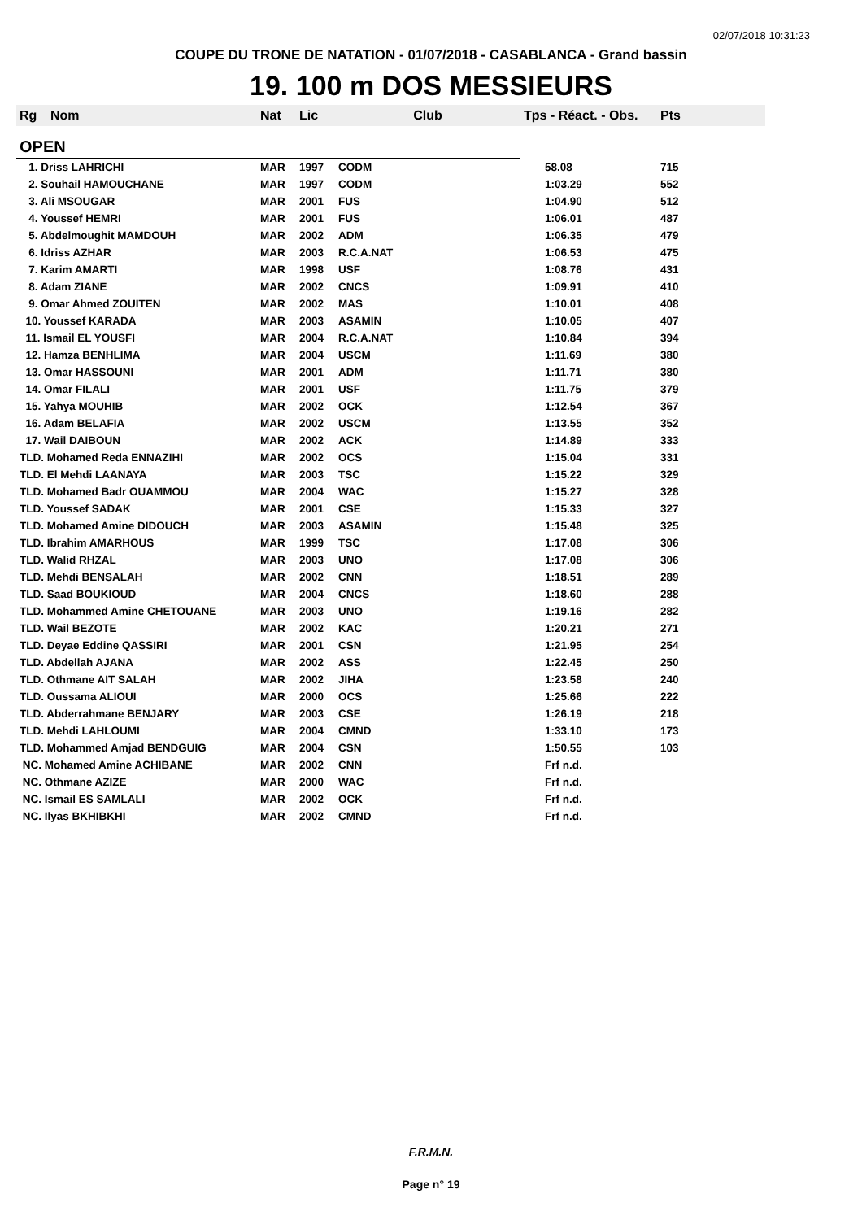02/07/2018 10:31:23
COUPE DU TRONE DE NATATION - 01/07/2018 - CASABLANCA - Grand bassin
19. 100 m DOS MESSIEURS
| Rg | Nom | Nat | Lic | Club | Tps - Réact. - Obs. | Pts |
| --- | --- | --- | --- | --- | --- | --- |
| OPEN | | | | | | |
| 1. Driss LAHRICHI | | MAR | 1997 | CODM | 58.08 | 715 |
| 2. Souhail HAMOUCHANE | | MAR | 1997 | CODM | 1:03.29 | 552 |
| 3. Ali MSOUGAR | | MAR | 2001 | FUS | 1:04.90 | 512 |
| 4. Youssef HEMRI | | MAR | 2001 | FUS | 1:06.01 | 487 |
| 5. Abdelmoughit MAMDOUH | | MAR | 2002 | ADM | 1:06.35 | 479 |
| 6. Idriss AZHAR | | MAR | 2003 | R.C.A.NAT | 1:06.53 | 475 |
| 7. Karim AMARTI | | MAR | 1998 | USF | 1:08.76 | 431 |
| 8. Adam ZIANE | | MAR | 2002 | CNCS | 1:09.91 | 410 |
| 9. Omar Ahmed ZOUITEN | | MAR | 2002 | MAS | 1:10.01 | 408 |
| 10. Youssef KARADA | | MAR | 2003 | ASAMIN | 1:10.05 | 407 |
| 11. Ismail EL YOUSFI | | MAR | 2004 | R.C.A.NAT | 1:10.84 | 394 |
| 12. Hamza BENHLIMA | | MAR | 2004 | USCM | 1:11.69 | 380 |
| 13. Omar HASSOUNI | | MAR | 2001 | ADM | 1:11.71 | 380 |
| 14. Omar FILALI | | MAR | 2001 | USF | 1:11.75 | 379 |
| 15. Yahya MOUHIB | | MAR | 2002 | OCK | 1:12.54 | 367 |
| 16. Adam BELAFIA | | MAR | 2002 | USCM | 1:13.55 | 352 |
| 17. Wail DAIBOUN | | MAR | 2002 | ACK | 1:14.89 | 333 |
| TLD. Mohamed Reda ENNAZIHI | | MAR | 2002 | OCS | 1:15.04 | 331 |
| TLD. El Mehdi LAANAYA | | MAR | 2003 | TSC | 1:15.22 | 329 |
| TLD. Mohamed Badr OUAMMOU | | MAR | 2004 | WAC | 1:15.27 | 328 |
| TLD. Youssef SADAK | | MAR | 2001 | CSE | 1:15.33 | 327 |
| TLD. Mohamed Amine DIDOUCH | | MAR | 2003 | ASAMIN | 1:15.48 | 325 |
| TLD. Ibrahim AMARHOUS | | MAR | 1999 | TSC | 1:17.08 | 306 |
| TLD. Walid RHZAL | | MAR | 2003 | UNO | 1:17.08 | 306 |
| TLD. Mehdi BENSALAH | | MAR | 2002 | CNN | 1:18.51 | 289 |
| TLD. Saad BOUKIOUD | | MAR | 2004 | CNCS | 1:18.60 | 288 |
| TLD. Mohammed Amine CHETOUANE | | MAR | 2003 | UNO | 1:19.16 | 282 |
| TLD. Wail BEZOTE | | MAR | 2002 | KAC | 1:20.21 | 271 |
| TLD. Deyae Eddine QASSIRI | | MAR | 2001 | CSN | 1:21.95 | 254 |
| TLD. Abdellah AJANA | | MAR | 2002 | ASS | 1:22.45 | 250 |
| TLD. Othmane AIT SALAH | | MAR | 2002 | JIHA | 1:23.58 | 240 |
| TLD. Oussama ALIOUI | | MAR | 2000 | OCS | 1:25.66 | 222 |
| TLD. Abderrahmane BENJARY | | MAR | 2003 | CSE | 1:26.19 | 218 |
| TLD. Mehdi LAHLOUMI | | MAR | 2004 | CMND | 1:33.10 | 173 |
| TLD. Mohammed Amjad BENDGUIG | | MAR | 2004 | CSN | 1:50.55 | 103 |
| NC. Mohamed Amine ACHIBANE | | MAR | 2002 | CNN | Frf n.d. | |
| NC. Othmane AZIZE | | MAR | 2000 | WAC | Frf n.d. | |
| NC. Ismail ES SAMLALI | | MAR | 2002 | OCK | Frf n.d. | |
| NC. Ilyas BKHIBKHI | | MAR | 2002 | CMND | Frf n.d. | |
F.R.M.N.
Page n° 19